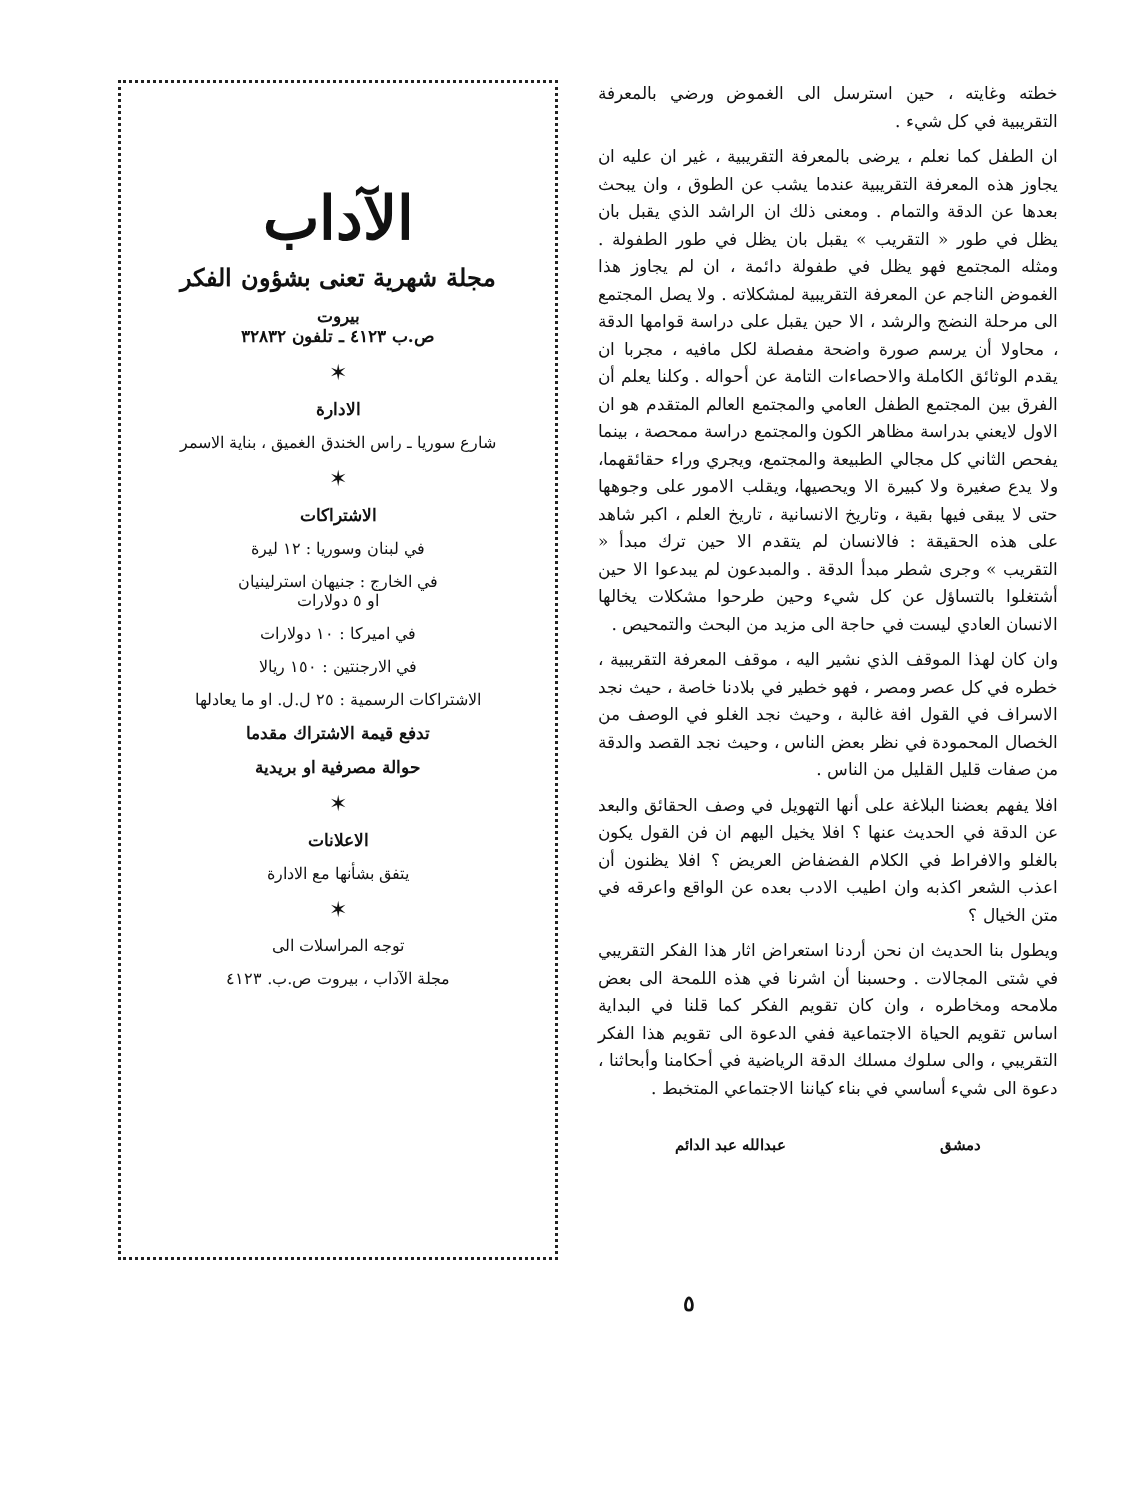خطته وغايته ، حين استرسل الى الغموض ورضي بالمعرفة التقريبية في كل شيء .
ان الطفل كما نعلم ، يرضى بالمعرفة التقريبية ، غير ان عليه ان يجاوز هذه المعرفة التقريبية عندما يشب عن الطوق ، وان يبحث بعدها عن الدقة والتمام . ومعنى ذلك ان الراشد الذي يقبل بان يظل في طور « التقريب » يقبل بان يظل في طور الطفولة . ومثله المجتمع فهو يظل في طفولة دائمة ، ان لم يجاوز هذا الغموض الناجم عن المعرفة التقريبية لمشكلاته . ولا يصل المجتمع الى مرحلة النضج والرشد ، الا حين يقبل على دراسة قوامها الدقة ، محاولا أن يرسم صورة واضحة مفصلة لكل مافيه ، مجربا ان يقدم الوثائق الكاملة والاحصاءات التامة عن أحواله . وكلنا يعلم أن الفرق بين المجتمع الطفل العامي والمجتمع العالم المتقدم هو ان الاول لايعني بدراسة مظاهر الكون والمجتمع دراسة ممحصة ، بينما يفحص الثاني كل مجالي الطبيعة والمجتمع، ويجري وراء حقائقهما، ولا يدع صغيرة ولا كبيرة الا ويحصيها، ويقلب الامور على وجوهها حتى لا يبقى فيها بقية ، وتاريخ الانسانية ، تاريخ العلم ، اكبر شاهد على هذه الحقيقة : فالانسان لم يتقدم الا حين ترك مبدأ « التقريب » وجرى شطر مبدأ الدقة . والمبدعون لم يبدعوا الا حين أشتغلوا بالتساؤل عن كل شيء وحين طرحوا مشكلات يخالها الانسان العادي ليست في حاجة الى مزيد من البحث والتمحيص .
وان كان لهذا الموقف الذي نشير اليه ، موقف المعرفة التقريبية ، خطره في كل عصر ومصر ، فهو خطير في بلادنا خاصة ، حيث نجد الاسراف في القول افة غالبة ، وحيث نجد الغلو في الوصف من الخصال المحمودة في نظر بعض الناس ، وحيث نجد القصد والدقة من صفات قليل القليل من الناس .
افلا يفهم بعضنا البلاغة على أنها التهويل في وصف الحقائق والبعد عن الدقة في الحديث عنها ؟ افلا يخيل اليهم ان فن القول يكون بالغلو والافراط في الكلام الفضفاض العريض ؟ افلا يظنون أن اعذب الشعر اكذبه وان اطيب الادب بعده عن الواقع واعرقه في متن الخيال ؟
ويطول بنا الحديث ان نحن أردنا استعراض اثار هذا الفكر التقريبي في شتى المجالات . وحسبنا أن اشرنا في هذه اللمحة الى بعض ملامحه ومخاطره ، وان كان تقويم الفكر كما قلنا في البداية اساس تقويم الحياة الاجتماعية ففي الدعوة الى تقويم هذا الفكر التقريبي ، والى سلوك مسلك الدقة الرياضية في أحكامنا وأبحاثنا ، دعوة الى شيء أساسي في بناء كياننا الاجتماعي المتخبط .
دمشق عبدالله عبد الدائم
الآداب
مجلة شهرية تعنى بشؤون الفكر
بيروت
ص.ب ٤١٢٣ ـ تلفون ٣٢٨٣٢
✶
الادارة
شارع سوريا ـ راس الخندق الغميق ، بناية الاسمر
✶
الاشتراكات
في لبنان وسوريا : ١٢ ليرة
في الخارج : جنيهان استرلينيان
او ٥ دولارات
في اميركا : ١٠ دولارات
في الارجنتين : ١٥٠ ريالا
الاشتراكات الرسمية : ٢٥ ل.ل. او ما يعادلها
تدفع قيمة الاشتراك مقدما
حوالة مصرفية او بريدية
✶
الاعلانات
يتفق بشأنها مع الادارة
✶
توجه المراسلات الى
مجلة الآداب ، بيروت ص.ب. ٤١٢٣
٥